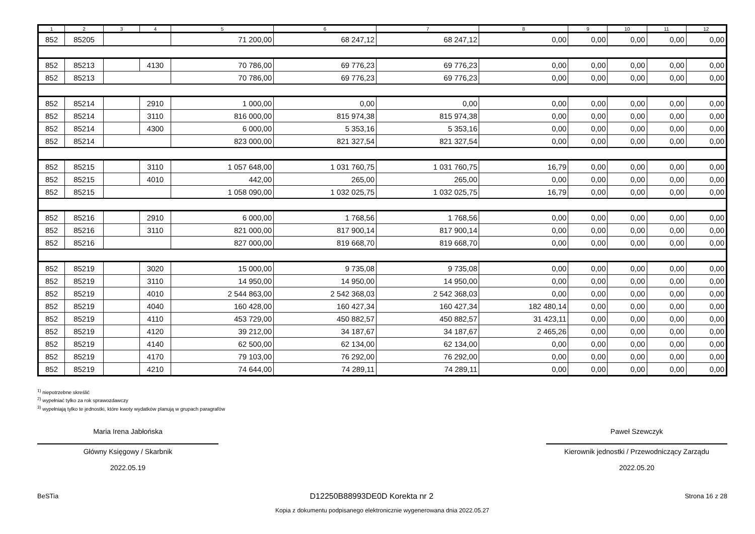| 1 | 2 | 3 | 4 | 5 | 6 | 7 | 8 | 9 | 10 | 11 | 12 |
| --- | --- | --- | --- | --- | --- | --- | --- | --- | --- | --- | --- |
| 852 | 85205 | | | 71 200,00 | 68 247,12 | 68 247,12 | 0,00 | 0,00 | 0,00 | 0,00 | 0,00 |
| 852 | 85213 | | 4130 | 70 786,00 | 69 776,23 | 69 776,23 | 0,00 | 0,00 | 0,00 | 0,00 | 0,00 |
| 852 | 85213 | | | 70 786,00 | 69 776,23 | 69 776,23 | 0,00 | 0,00 | 0,00 | 0,00 | 0,00 |
| 852 | 85214 | | 2910 | 1 000,00 | 0,00 | 0,00 | 0,00 | 0,00 | 0,00 | 0,00 | 0,00 |
| 852 | 85214 | | 3110 | 816 000,00 | 815 974,38 | 815 974,38 | 0,00 | 0,00 | 0,00 | 0,00 | 0,00 |
| 852 | 85214 | | 4300 | 6 000,00 | 5 353,16 | 5 353,16 | 0,00 | 0,00 | 0,00 | 0,00 | 0,00 |
| 852 | 85214 | | | 823 000,00 | 821 327,54 | 821 327,54 | 0,00 | 0,00 | 0,00 | 0,00 | 0,00 |
| 852 | 85215 | | 3110 | 1 057 648,00 | 1 031 760,75 | 1 031 760,75 | 16,79 | 0,00 | 0,00 | 0,00 | 0,00 |
| 852 | 85215 | | 4010 | 442,00 | 265,00 | 265,00 | 0,00 | 0,00 | 0,00 | 0,00 | 0,00 |
| 852 | 85215 | | | 1 058 090,00 | 1 032 025,75 | 1 032 025,75 | 16,79 | 0,00 | 0,00 | 0,00 | 0,00 |
| 852 | 85216 | | 2910 | 6 000,00 | 1 768,56 | 1 768,56 | 0,00 | 0,00 | 0,00 | 0,00 | 0,00 |
| 852 | 85216 | | 3110 | 821 000,00 | 817 900,14 | 817 900,14 | 0,00 | 0,00 | 0,00 | 0,00 | 0,00 |
| 852 | 85216 | | | 827 000,00 | 819 668,70 | 819 668,70 | 0,00 | 0,00 | 0,00 | 0,00 | 0,00 |
| 852 | 85219 | | 3020 | 15 000,00 | 9 735,08 | 9 735,08 | 0,00 | 0,00 | 0,00 | 0,00 | 0,00 |
| 852 | 85219 | | 3110 | 14 950,00 | 14 950,00 | 14 950,00 | 0,00 | 0,00 | 0,00 | 0,00 | 0,00 |
| 852 | 85219 | | 4010 | 2 544 863,00 | 2 542 368,03 | 2 542 368,03 | 0,00 | 0,00 | 0,00 | 0,00 | 0,00 |
| 852 | 85219 | | 4040 | 160 428,00 | 160 427,34 | 160 427,34 | 182 480,14 | 0,00 | 0,00 | 0,00 | 0,00 |
| 852 | 85219 | | 4110 | 453 729,00 | 450 882,57 | 450 882,57 | 31 423,11 | 0,00 | 0,00 | 0,00 | 0,00 |
| 852 | 85219 | | 4120 | 39 212,00 | 34 187,67 | 34 187,67 | 2 465,26 | 0,00 | 0,00 | 0,00 | 0,00 |
| 852 | 85219 | | 4140 | 62 500,00 | 62 134,00 | 62 134,00 | 0,00 | 0,00 | 0,00 | 0,00 | 0,00 |
| 852 | 85219 | | 4170 | 79 103,00 | 76 292,00 | 76 292,00 | 0,00 | 0,00 | 0,00 | 0,00 | 0,00 |
| 852 | 85219 | | 4210 | 74 644,00 | 74 289,11 | 74 289,11 | 0,00 | 0,00 | 0,00 | 0,00 | 0,00 |
<sup>1)</sup> niepotrzebne skreślić
<sup>2)</sup> wypełniać tylko za rok sprawozdawczy
<sup>3)</sup> wypełniają tylko te jednostki, które kwoty wydatków planują w grupach paragrafów
Maria Irena Jabłońska
Główny Księgowy / Skarbnik
2022.05.19
Paweł Szewczyk
Kierownik jednostki / Przewodniczący Zarządu
2022.05.20
BeSTia D12250B88993DE0D Korekta nr 2 Strona 16 z 28
Kopia z dokumentu podpisanego elektronicznie wygenerowana dnia 2022.05.27